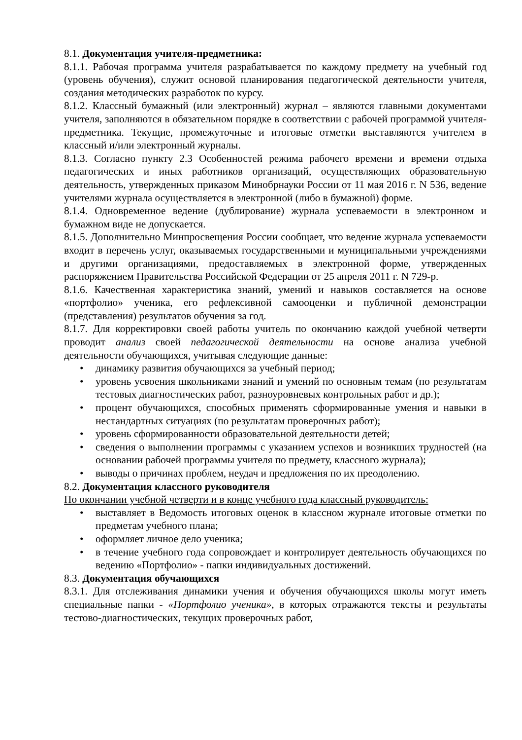8.1. Документация учителя-предметника:
8.1.1. Рабочая программа учителя разрабатывается по каждому предмету на учебный год (уровень обучения), служит основой планирования педагогической деятельности учителя, создания методических разработок по курсу.
8.1.2. Классный бумажный (или электронный) журнал – являются главными документами учителя, заполняются в обязательном порядке в соответствии с рабочей программой учителя-предметника. Текущие, промежуточные и итоговые отметки выставляются учителем в классный и/или электронный журналы.
8.1.3. Согласно пункту 2.3 Особенностей режима рабочего времени и времени отдыха педагогических и иных работников организаций, осуществляющих образовательную деятельность, утвержденных приказом Минобрнауки России от 11 мая 2016 г. N 536, ведение учителями журнала осуществляется в электронной (либо в бумажной) форме.
8.1.4. Одновременное ведение (дублирование) журнала успеваемости в электронном и бумажном виде не допускается.
8.1.5. Дополнительно Минпросвещения России сообщает, что ведение журнала успеваемости входит в перечень услуг, оказываемых государственными и муниципальными учреждениями и другими организациями, предоставляемых в электронной форме, утвержденных распоряжением Правительства Российской Федерации от 25 апреля 2011 г. N 729-р.
8.1.6. Качественная характеристика знаний, умений и навыков составляется на основе «портфолио» ученика, его рефлексивной самооценки и публичной демонстрации (представления) результатов обучения за год.
8.1.7. Для корректировки своей работы учитель по окончанию каждой учебной четверти проводит анализ своей педагогической деятельности на основе анализа учебной деятельности обучающихся, учитывая следующие данные:
• динамику развития обучающихся за учебный период;
• уровень усвоения школьниками знаний и умений по основным темам (по результатам тестовых диагностических работ, разноуровневых контрольных работ и др.);
• процент обучающихся, способных применять сформированные умения и навыки в нестандартных ситуациях (по результатам проверочных работ);
• уровень сформированности образовательной деятельности детей;
• сведения о выполнении программы с указанием успехов и возникших трудностей (на основании рабочей программы учителя по предмету, классного журнала);
• выводы о причинах проблем, неудач и предложения по их преодолению.
8.2. Документация классного руководителя
По окончании учебной четверти и в конце учебного года классный руководитель:
• выставляет в Ведомость итоговых оценок в классном журнале итоговые отметки по предметам учебного плана;
• оформляет личное дело ученика;
• в течение учебного года сопровождает и контролирует деятельность обучающихся по ведению «Портфолио» - папки индивидуальных достижений.
8.3. Документация обучающихся
8.3.1. Для отслеживания динамики учения и обучения обучающихся школы могут иметь специальные папки - «Портфолио ученика», в которых отражаются тексты и результаты тестово-диагностических, текущих проверочных работ,